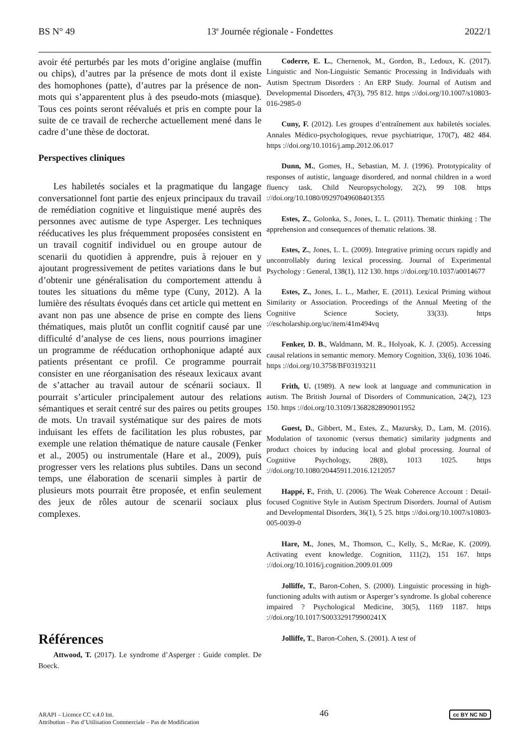BS N° 49 13<sup>e</sup> Journée régionale - Fondettes 2022/1
avoir été perturbés par les mots d’origine anglaise (muffin ou chips), d’autres par la présence de mots dont il existe des homophones (patte), d’autres par la présence de non-mots qui s’apparentent plus à des pseudo-mots (miasque). Tous ces points seront réévalués et pris en compte pour la suite de ce travail de recherche actuellement mené dans le cadre d’une thèse de doctorat.
Perspectives cliniques
Les habiletés sociales et la pragmatique du langage conversationnel font partie des enjeux principaux du travail de remédiation cognitive et linguistique mené auprès des personnes avec autisme de type Asperger. Les techniques rééducatives les plus fréquemment proposées consistent en un travail cognitif individuel ou en groupe autour de scenarii du quotidien à apprendre, puis à rejouer en y ajoutant progressivement de petites variations dans le but d’obtenir une généralisation du comportement attendu à toutes les situations du même type (Cuny, 2012). A la lumière des résultats évoqués dans cet article qui mettent en avant non pas une absence de prise en compte des liens thématiques, mais plutôt un conflit cognitif causé par une difficulté d’analyse de ces liens, nous pourrions imaginer un programme de rééducation orthophonique adapté aux patients présentant ce profil. Ce programme pourrait consister en une réorganisation des réseaux lexicaux avant de s’attacher au travail autour de scénarii sociaux. Il pourrait s’articuler principalement autour des relations sémantiques et serait centré sur des paires ou petits groupes de mots. Un travail systématique sur des paires de mots induisant les effets de facilitation les plus robustes, par exemple une relation thématique de nature causale (Fenker et al., 2005) ou instrumentale (Hare et al., 2009), puis progresser vers les relations plus subtiles. Dans un second temps, une élaboration de scenarii simples à partir de plusieurs mots pourrait être proposée, et enfin seulement des jeux de rôles autour de scenarii sociaux plus complexes.
Références
Attwood, T. (2017). Le syndrome d’Asperger : Guide complet. De Boeck.
Coderre, E. L., Chernenok, M., Gordon, B., Ledoux, K. (2017). Linguistic and Non-Linguistic Semantic Processing in Individuals with Autism Spectrum Disorders : An ERP Study. Journal of Autism and Developmental Disorders, 47(3), 795 812. https ://doi.org/10.1007/s10803-016-2985-0
Cuny, F. (2012). Les groupes d’entraînement aux habiletés sociales. Annales Médico-psychologiques, revue psychiatrique, 170(7), 482 484. https ://doi.org/10.1016/j.amp.2012.06.017
Dunn, M., Gomes, H., Sebastian, M. J. (1996). Prototypicality of responses of autistic, language disordered, and normal children in a word fluency task. Child Neuropsychology, 2(2), 99 108. https ://doi.org/10.1080/09297049608401355
Estes, Z., Golonka, S., Jones, L. L. (2011). Thematic thinking : The apprehension and consequences of thematic relations. 38.
Estes, Z., Jones, L. L. (2009). Integrative priming occurs rapidly and uncontrollably during lexical processing. Journal of Experimental Psychology : General, 138(1), 112 130. https ://doi.org/10.1037/a0014677
Estes, Z., Jones, L. L., Mather, E. (2011). Lexical Priming without Similarity or Association. Proceedings of the Annual Meeting of the Cognitive Science Society, 33(33). https ://escholarship.org/uc/item/41m494vq
Fenker, D. B., Waldmann, M. R., Holyoak, K. J. (2005). Accessing causal relations in semantic memory. Memory Cognition, 33(6), 1036 1046. https ://doi.org/10.3758/BF03193211
Frith, U. (1989). A new look at language and communication in autism. The British Journal of Disorders of Communication, 24(2), 123 150. https ://doi.org/10.3109/13682828909011952
Guest, D., Gibbert, M., Estes, Z., Mazursky, D., Lam, M. (2016). Modulation of taxonomic (versus thematic) similarity judgments and product choices by inducing local and global processing. Journal of Cognitive Psychology, 28(8), 1013 1025. https ://doi.org/10.1080/20445911.2016.1212057
Happé, F., Frith, U. (2006). The Weak Coherence Account : Detail-focused Cognitive Style in Autism Spectrum Disorders. Journal of Autism and Developmental Disorders, 36(1), 5 25. https ://doi.org/10.1007/s10803-005-0039-0
Hare, M., Jones, M., Thomson, C., Kelly, S., McRae, K. (2009). Activating event knowledge. Cognition, 111(2), 151 167. https ://doi.org/10.1016/j.cognition.2009.01.009
Jolliffe, T., Baron-Cohen, S. (2000). Linguistic processing in high-functioning adults with autism or Asperger’s syndrome. Is global coherence impaired ? Psychological Medicine, 30(5), 1169 1187. https ://doi.org/10.1017/S003329179900241X
Jolliffe, T., Baron-Cohen, S. (2001). A test of
ARAPI – Licence CC v.4.0 Int.
Attribution – Pas d’Utilisation Commerciale – Pas de Modification
46
cc BY NC ND